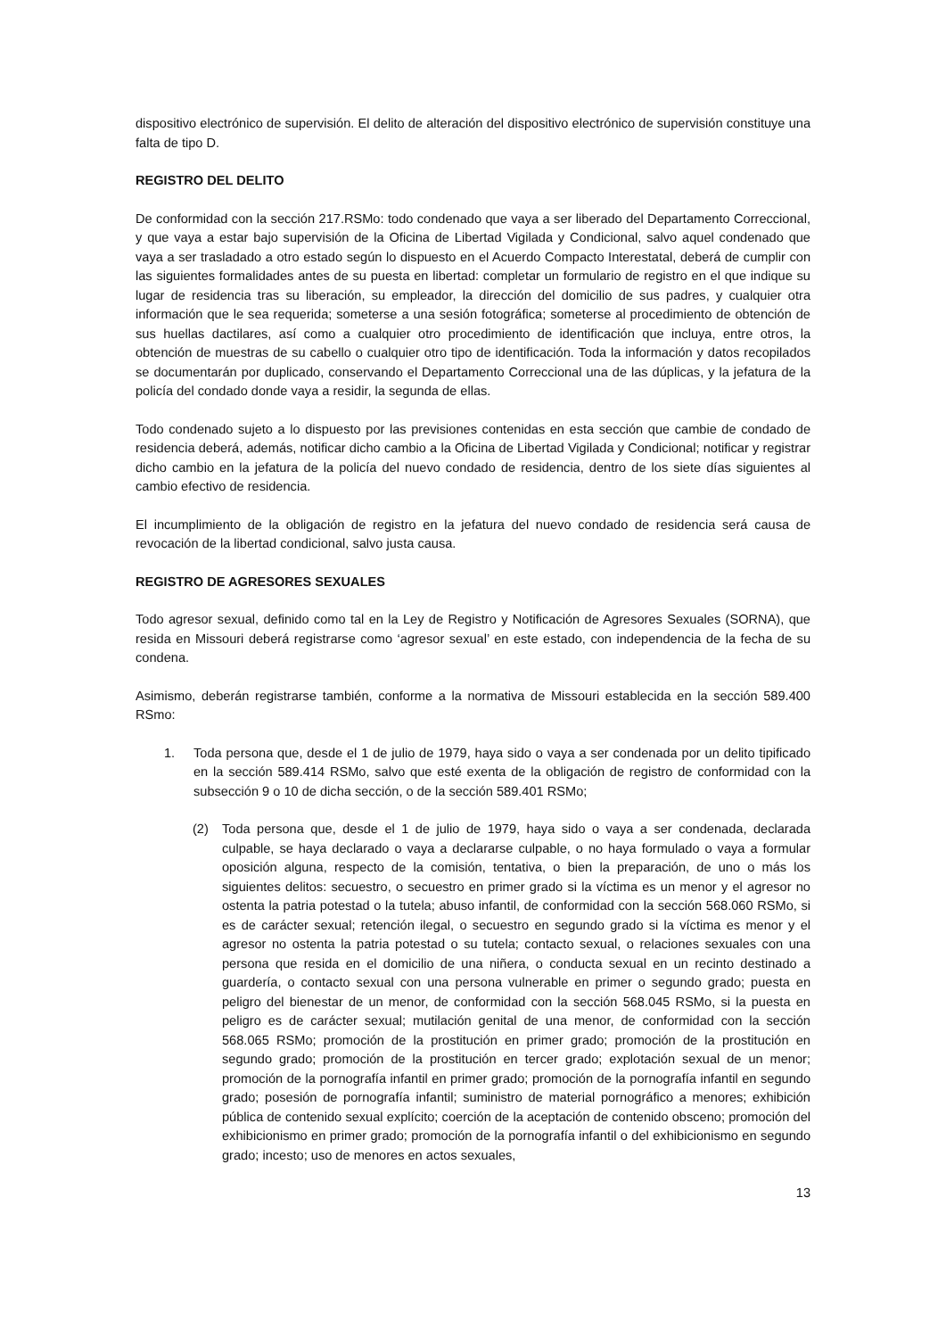dispositivo electrónico de supervisión. El delito de alteración del dispositivo electrónico de supervisión constituye una falta de tipo D.
REGISTRO DEL DELITO
De conformidad con la sección 217.RSMo: todo condenado que vaya a ser liberado del Departamento Correccional, y que vaya a estar bajo supervisión de la Oficina de Libertad Vigilada y Condicional, salvo aquel condenado que vaya a ser trasladado a otro estado según lo dispuesto en el Acuerdo Compacto Interestatal, deberá de cumplir con las siguientes formalidades antes de su puesta en libertad: completar un formulario de registro en el que indique su lugar de residencia tras su liberación, su empleador, la dirección del domicilio de sus padres, y cualquier otra información que le sea requerida; someterse a una sesión fotográfica; someterse al procedimiento de obtención de sus huellas dactilares, así como a cualquier otro procedimiento de identificación que incluya, entre otros, la obtención de muestras de su cabello o cualquier otro tipo de identificación. Toda la información y datos recopilados se documentarán por duplicado, conservando el Departamento Correccional una de las dúplicas, y la jefatura de la policía del condado donde vaya a residir, la segunda de ellas.
Todo condenado sujeto a lo dispuesto por las previsiones contenidas en esta sección que cambie de condado de residencia deberá, además, notificar dicho cambio a la Oficina de Libertad Vigilada y Condicional; notificar y registrar dicho cambio en la jefatura de la policía del nuevo condado de residencia, dentro de los siete días siguientes al cambio efectivo de residencia.
El incumplimiento de la obligación de registro en la jefatura del nuevo condado de residencia será causa de revocación de la libertad condicional, salvo justa causa.
REGISTRO DE AGRESORES SEXUALES
Todo agresor sexual, definido como tal en la Ley de Registro y Notificación de Agresores Sexuales (SORNA), que resida en Missouri deberá registrarse como ‘agresor sexual’ en este estado, con independencia de la fecha de su condena.
Asimismo, deberán registrarse también, conforme a la normativa de Missouri establecida en la sección 589.400 RSmo:
1. Toda persona que, desde el 1 de julio de 1979, haya sido o vaya a ser condenada por un delito tipificado en la sección 589.414 RSMo, salvo que esté exenta de la obligación de registro de conformidad con la subsección 9 o 10 de dicha sección, o de la sección 589.401 RSMo;
(2) Toda persona que, desde el 1 de julio de 1979, haya sido o vaya a ser condenada, declarada culpable, se haya declarado o vaya a declararse culpable, o no haya formulado o vaya a formular oposición alguna, respecto de la comisión, tentativa, o bien la preparación, de uno o más los siguientes delitos: secuestro, o secuestro en primer grado si la víctima es un menor y el agresor no ostenta la patria potestad o la tutela; abuso infantil, de conformidad con la sección 568.060 RSMo, si es de carácter sexual; retención ilegal, o secuestro en segundo grado si la víctima es menor y el agresor no ostenta la patria potestad o su tutela; contacto sexual, o relaciones sexuales con una persona que resida en el domicilio de una niñera, o conducta sexual en un recinto destinado a guardería, o contacto sexual con una persona vulnerable en primer o segundo grado; puesta en peligro del bienestar de un menor, de conformidad con la sección 568.045 RSMo, si la puesta en peligro es de carácter sexual; mutilación genital de una menor, de conformidad con la sección 568.065 RSMo; promoción de la prostitución en primer grado; promoción de la prostitución en segundo grado; promoción de la prostitución en tercer grado; explotación sexual de un menor; promoción de la pornografía infantil en primer grado; promoción de la pornografía infantil en segundo grado; posesión de pornografía infantil; suministro de material pornográfico a menores; exhibición pública de contenido sexual explícito; coerción de la aceptación de contenido obsceno; promoción del exhibicionismo en primer grado; promoción de la pornografía infantil o del exhibicionismo en segundo grado; incesto; uso de menores en actos sexuales,
13